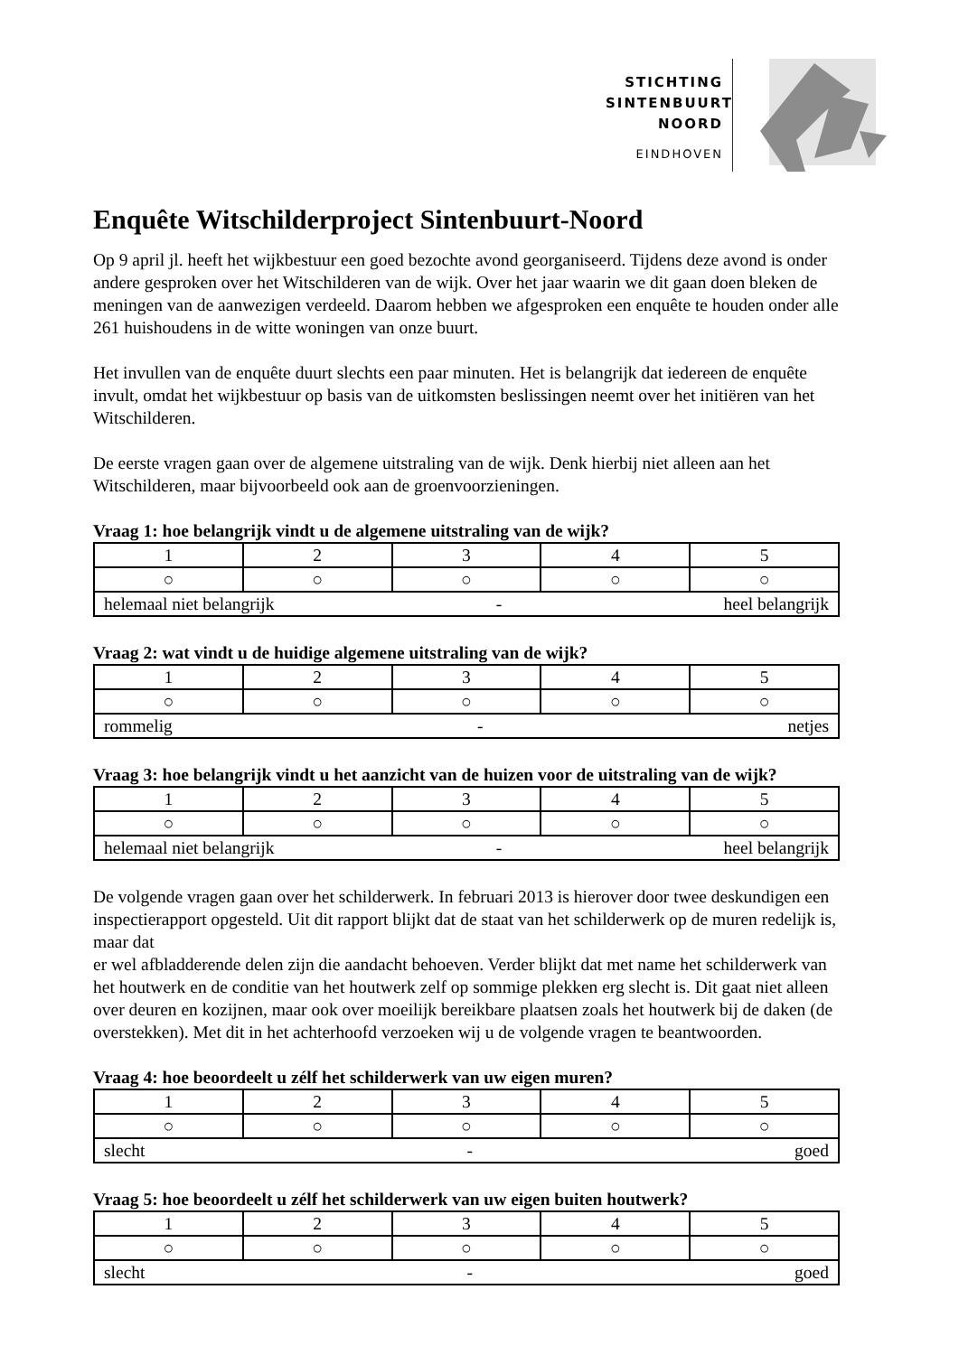STICHTING
SINTENBUURT
NOORD
EINDHOVEN
Enquête Witschilderproject Sintenbuurt-Noord
Op 9 april jl. heeft het wijkbestuur een goed bezochte avond georganiseerd. Tijdens deze avond is onder andere gesproken over het Witschilderen van de wijk. Over het jaar waarin we dit gaan doen bleken de meningen van de aanwezigen verdeeld. Daarom hebben we afgesproken een enquête te houden onder alle 261 huishoudens in de witte woningen van onze buurt.
Het invullen van de enquête duurt slechts een paar minuten. Het is belangrijk dat iedereen de enquête invult, omdat het wijkbestuur op basis van de uitkomsten beslissingen neemt over het initiëren van het Witschilderen.
De eerste vragen gaan over de algemene uitstraling van de wijk. Denk hierbij niet alleen aan het Witschilderen, maar bijvoorbeeld ook aan de groenvoorzieningen.
Vraag 1: hoe belangrijk vindt u de algemene uitstraling van de wijk?
| 1 | 2 | 3 | 4 | 5 |
| ○ | ○ | ○ | ○ | ○ |
| helemaal niet belangrijk - heel belangrijk | | | | |
Vraag 2: wat vindt u de huidige algemene uitstraling van de wijk?
| 1 | 2 | 3 | 4 | 5 |
| ○ | ○ | ○ | ○ | ○ |
| rommelig - netjes | | | | |
Vraag 3: hoe belangrijk vindt u het aanzicht van de huizen voor de uitstraling van de wijk?
| 1 | 2 | 3 | 4 | 5 |
| ○ | ○ | ○ | ○ | ○ |
| helemaal niet belangrijk - heel belangrijk | | | | |
De volgende vragen gaan over het schilderwerk. In februari 2013 is hierover door twee deskundigen een inspectierapport opgesteld. Uit dit rapport blijkt dat de staat van het schilderwerk op de muren redelijk is, maar dat
er wel afbladderende delen zijn die aandacht behoeven. Verder blijkt dat met name het schilderwerk van het houtwerk en de conditie van het houtwerk zelf op sommige plekken erg slecht is. Dit gaat niet alleen over deuren en kozijnen, maar ook over moeilijk bereikbare plaatsen zoals het houtwerk bij de daken (de overstekken). Met dit in het achterhoofd verzoeken wij u de volgende vragen te beantwoorden.
Vraag 4: hoe beoordeelt u zélf het schilderwerk van uw eigen muren?
| 1 | 2 | 3 | 4 | 5 |
| ○ | ○ | ○ | ○ | ○ |
| slecht - goed | | | | |
Vraag 5: hoe beoordeelt u zélf het schilderwerk van uw eigen buiten houtwerk?
| 1 | 2 | 3 | 4 | 5 |
| ○ | ○ | ○ | ○ | ○ |
| slecht - goed | | | | |